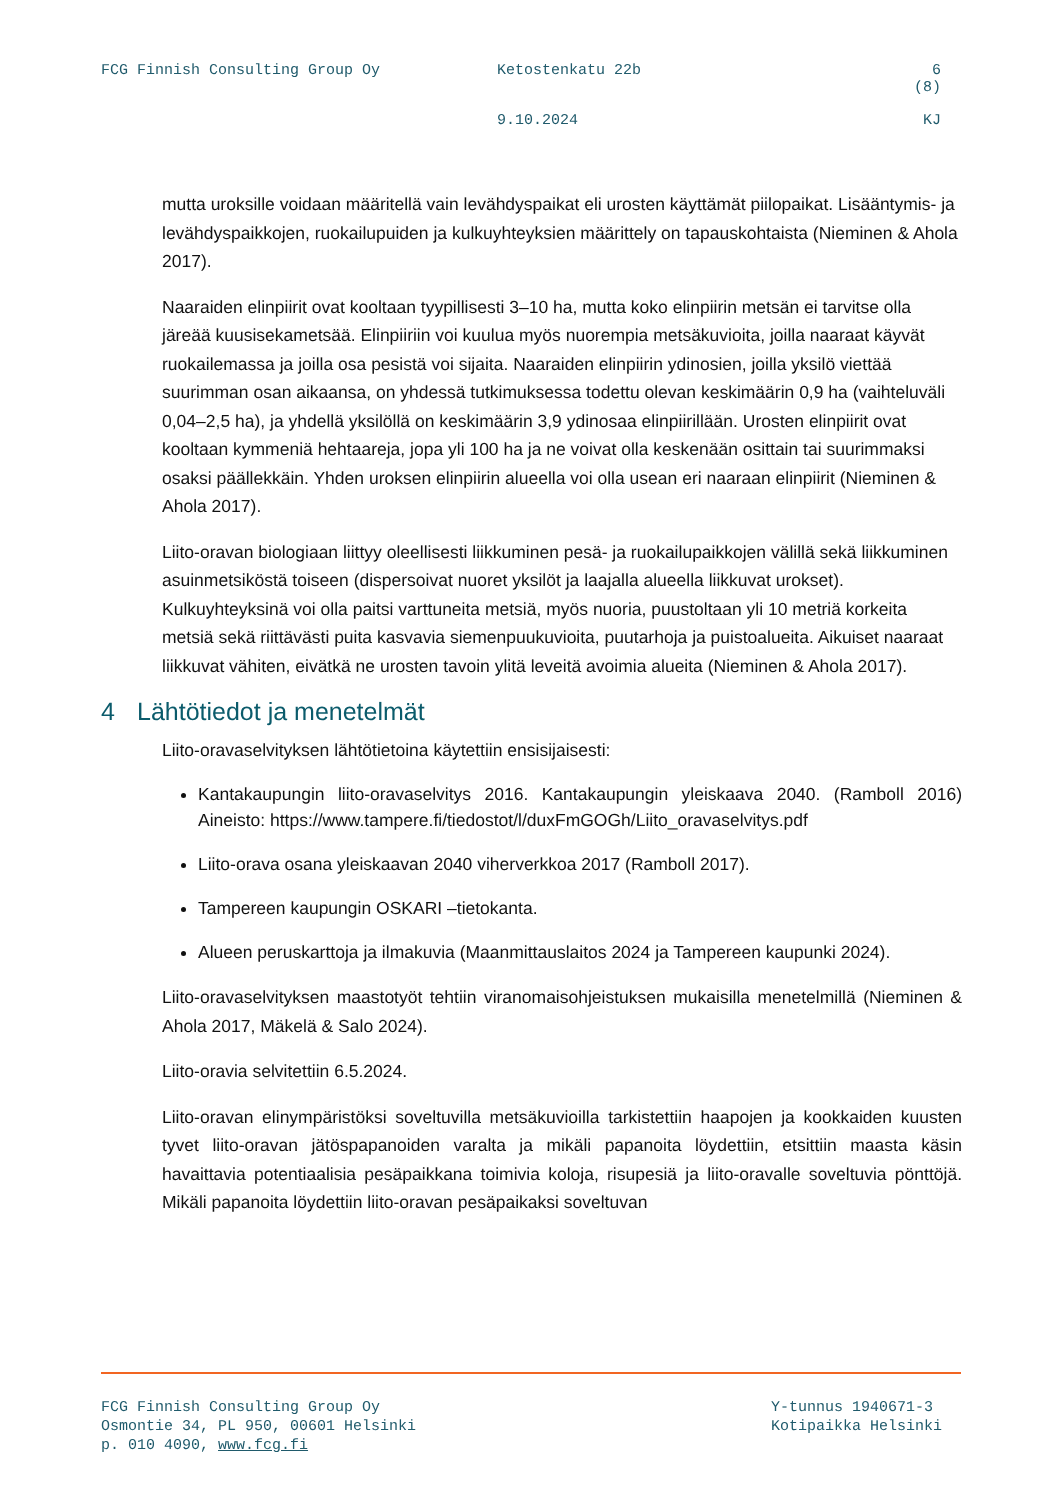FCG Finnish Consulting Group Oy Ketostenkatu 22b 6 (8)
9.10.2024 KJ
mutta uroksille voidaan määritellä vain levähdyspaikat eli urosten käyttämät piilopaikat. Lisääntymis- ja levähdyspaikkojen, ruokailupuiden ja kulkuyhteyksien määrittely on tapauskohtaista (Nieminen & Ahola 2017).
Naaraiden elinpiirit ovat kooltaan tyypillisesti 3–10 ha, mutta koko elinpiirin metsän ei tarvitse olla järeää kuusisekametsää. Elinpiiriin voi kuulua myös nuorempia metsäkuvioita, joilla naaraat käyvät ruokailemassa ja joilla osa pesistä voi sijaita. Naaraiden elinpiirin ydinosien, joilla yksilö viettää suurimman osan aikaansa, on yhdessä tutkimuksessa todettu olevan keskimäärin 0,9 ha (vaihteluväli 0,04–2,5 ha), ja yhdellä yksilöllä on keskimäärin 3,9 ydinosaa elinpiirillään. Urosten elinpiirit ovat kooltaan kymmeniä hehtaareja, jopa yli 100 ha ja ne voivat olla keskenään osittain tai suurimmaksi osaksi päällekkäin. Yhden uroksen elinpiirin alueella voi olla usean eri naaraan elinpiirit (Nieminen & Ahola 2017).
Liito-oravan biologiaan liittyy oleellisesti liikkuminen pesä- ja ruokailupaikkojen välillä sekä liikkuminen asuinmetsiköstä toiseen (dispersoivat nuoret yksilöt ja laajalla alueella liikkuvat urokset). Kulkuyhteyksinä voi olla paitsi varttuneita metsiä, myös nuoria, puustoltaan yli 10 metriä korkeita metsiä sekä riittävästi puita kasvavia siemenpuukuvioita, puutarhoja ja puistoalueita. Aikuiset naaraat liikkuvat vähiten, eivätkä ne urosten tavoin ylitä leveitä avoimia alueita (Nieminen & Ahola 2017).
4 Lähtötiedot ja menetelmät
Liito-oravaselvityksen lähtötietoina käytettiin ensisijaisesti:
Kantakaupungin liito-oravaselvitys 2016. Kantakaupungin yleiskaava 2040. (Ramboll 2016) Aineisto: https://www.tampere.fi/tiedostot/l/duxFmGOGh/Liito_oravaselvitys.pdf
Liito-orava osana yleiskaavan 2040 viherverkkoa 2017 (Ramboll 2017).
Tampereen kaupungin OSKARI –tietokanta.
Alueen peruskarttoja ja ilmakuvia (Maanmittauslaitos 2024 ja Tampereen kaupunki 2024).
Liito-oravaselvityksen maastotyöt tehtiin viranomaisohjeistuksen mukaisilla menetelmillä (Nieminen & Ahola 2017, Mäkelä & Salo 2024).
Liito-oravia selvitettiin 6.5.2024.
Liito-oravan elinympäristöksi soveltuvilla metsäkuvioilla tarkistettiin haapojen ja kookkaiden kuusten tyvet liito-oravan jätöspapanoiden varalta ja mikäli papanoita löydettiin, etsittiin maasta käsin havaittavia potentiaalisia pesäpaikkana toimivia koloja, risupesiä ja liito-oravalle soveltuvia pönttöjä. Mikäli papanoita löydettiin liito-oravan pesäpaikaksi soveltuvan
FCG Finnish Consulting Group Oy
Osmontie 34, PL 950, 00601 Helsinki
p. 010 4090, www.fcg.fi
Y-tunnus 1940671-3
Kotipaikka Helsinki